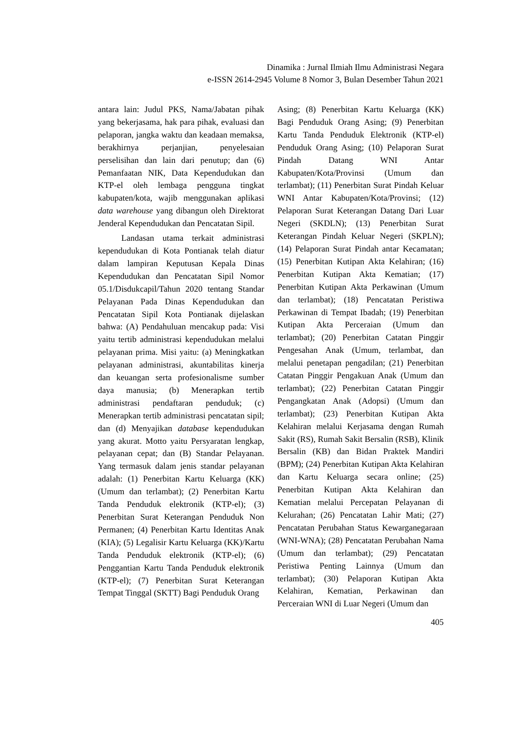Dinamika : Jurnal Ilmiah Ilmu Administrasi Negara
e-ISSN 2614-2945 Volume 8 Nomor 3, Bulan Desember Tahun 2021
antara lain: Judul PKS, Nama/Jabatan pihak yang bekerjasama, hak para pihak, evaluasi dan pelaporan, jangka waktu dan keadaan memaksa, berakhirnya perjanjian, penyelesaian perselisihan dan lain dari penutup; dan (6) Pemanfaatan NIK, Data Kependudukan dan KTP-el oleh lembaga pengguna tingkat kabupaten/kota, wajib menggunakan aplikasi data warehouse yang dibangun oleh Direktorat Jenderal Kependudukan dan Pencatatan Sipil.
Landasan utama terkait administrasi kependudukan di Kota Pontianak telah diatur dalam lampiran Keputusan Kepala Dinas Kependudukan dan Pencatatan Sipil Nomor 05.1/Disdukcapil/Tahun 2020 tentang Standar Pelayanan Pada Dinas Kependudukan dan Pencatatan Sipil Kota Pontianak dijelaskan bahwa: (A) Pendahuluan mencakup pada: Visi yaitu tertib administrasi kependudukan melalui pelayanan prima. Misi yaitu: (a) Meningkatkan pelayanan administrasi, akuntabilitas kinerja dan keuangan serta profesionalisme sumber daya manusia; (b) Menerapkan tertib administrasi pendaftaran penduduk; (c) Menerapkan tertib administrasi pencatatan sipil; dan (d) Menyajikan database kependudukan yang akurat. Motto yaitu Persyaratan lengkap, pelayanan cepat; dan (B) Standar Pelayanan. Yang termasuk dalam jenis standar pelayanan adalah: (1) Penerbitan Kartu Keluarga (KK) (Umum dan terlambat); (2) Penerbitan Kartu Tanda Penduduk elektronik (KTP-el); (3) Penerbitan Surat Keterangan Penduduk Non Permanen; (4) Penerbitan Kartu Identitas Anak (KIA); (5) Legalisir Kartu Keluarga (KK)/Kartu Tanda Penduduk elektronik (KTP-el); (6) Penggantian Kartu Tanda Penduduk elektronik (KTP-el); (7) Penerbitan Surat Keterangan Tempat Tinggal (SKTT) Bagi Penduduk Orang
Asing; (8) Penerbitan Kartu Keluarga (KK) Bagi Penduduk Orang Asing; (9) Penerbitan Kartu Tanda Penduduk Elektronik (KTP-el) Penduduk Orang Asing; (10) Pelaporan Surat Pindah Datang WNI Antar Kabupaten/Kota/Provinsi (Umum dan terlambat); (11) Penerbitan Surat Pindah Keluar WNI Antar Kabupaten/Kota/Provinsi; (12) Pelaporan Surat Keterangan Datang Dari Luar Negeri (SKDLN); (13) Penerbitan Surat Keterangan Pindah Keluar Negeri (SKPLN); (14) Pelaporan Surat Pindah antar Kecamatan; (15) Penerbitan Kutipan Akta Kelahiran; (16) Penerbitan Kutipan Akta Kematian; (17) Penerbitan Kutipan Akta Perkawinan (Umum dan terlambat); (18) Pencatatan Peristiwa Perkawinan di Tempat Ibadah; (19) Penerbitan Kutipan Akta Perceraian (Umum dan terlambat); (20) Penerbitan Catatan Pinggir Pengesahan Anak (Umum, terlambat, dan melalui penetapan pengadilan; (21) Penerbitan Catatan Pinggir Pengakuan Anak (Umum dan terlambat); (22) Penerbitan Catatan Pinggir Pengangkatan Anak (Adopsi) (Umum dan terlambat); (23) Penerbitan Kutipan Akta Kelahiran melalui Kerjasama dengan Rumah Sakit (RS), Rumah Sakit Bersalin (RSB), Klinik Bersalin (KB) dan Bidan Praktek Mandiri (BPM); (24) Penerbitan Kutipan Akta Kelahiran dan Kartu Keluarga secara online; (25) Penerbitan Kutipan Akta Kelahiran dan Kematian melalui Percepatan Pelayanan di Kelurahan; (26) Pencatatan Lahir Mati; (27) Pencatatan Perubahan Status Kewarganegaraan (WNI-WNA); (28) Pencatatan Perubahan Nama (Umum dan terlambat); (29) Pencatatan Peristiwa Penting Lainnya (Umum dan terlambat); (30) Pelaporan Kutipan Akta Kelahiran, Kematian, Perkawinan dan Perceraian WNI di Luar Negeri (Umum dan
405